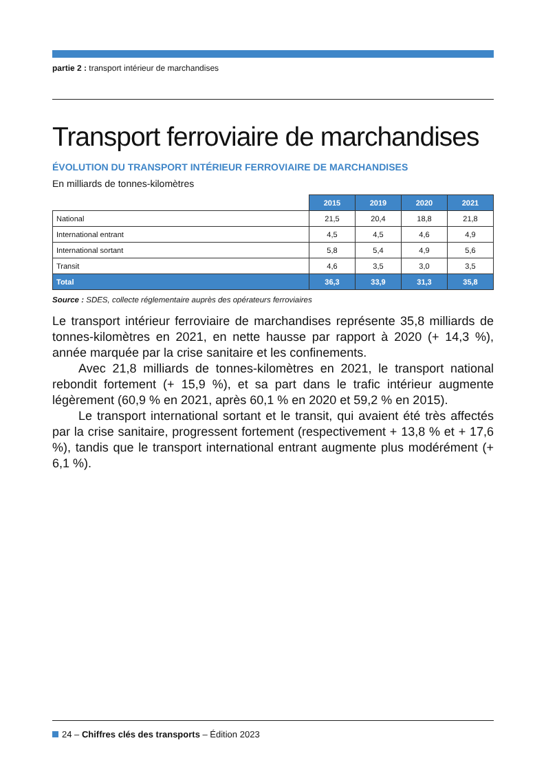partie 2 : transport intérieur de marchandises
Transport ferroviaire de marchandises
ÉVOLUTION DU TRANSPORT INTÉRIEUR FERROVIAIRE DE MARCHANDISES
En milliards de tonnes-kilomètres
| | 2015 | 2019 | 2020 | 2021 |
| National | 21,5 | 20,4 | 18,8 | 21,8 |
| International entrant | 4,5 | 4,5 | 4,6 | 4,9 |
| International sortant | 5,8 | 5,4 | 4,9 | 5,6 |
| Transit | 4,6 | 3,5 | 3,0 | 3,5 |
| Total | 36,3 | 33,9 | 31,3 | 35,8 |
Source : SDES, collecte réglementaire auprès des opérateurs ferroviaires
Le transport intérieur ferroviaire de marchandises représente 35,8 milliards de tonnes-kilomètres en 2021, en nette hausse par rapport à 2020 (+ 14,3 %), année marquée par la crise sanitaire et les confinements.
Avec 21,8 milliards de tonnes-kilomètres en 2021, le transport national rebondit fortement (+ 15,9 %), et sa part dans le trafic intérieur augmente légèrement (60,9 % en 2021, après 60,1 % en 2020 et 59,2 % en 2015).
Le transport international sortant et le transit, qui avaient été très affectés par la crise sanitaire, progressent fortement (respectivement + 13,8 % et + 17,6 %), tandis que le transport international entrant augmente plus modérément (+ 6,1 %).
24 – Chiffres clés des transports – Édition 2023